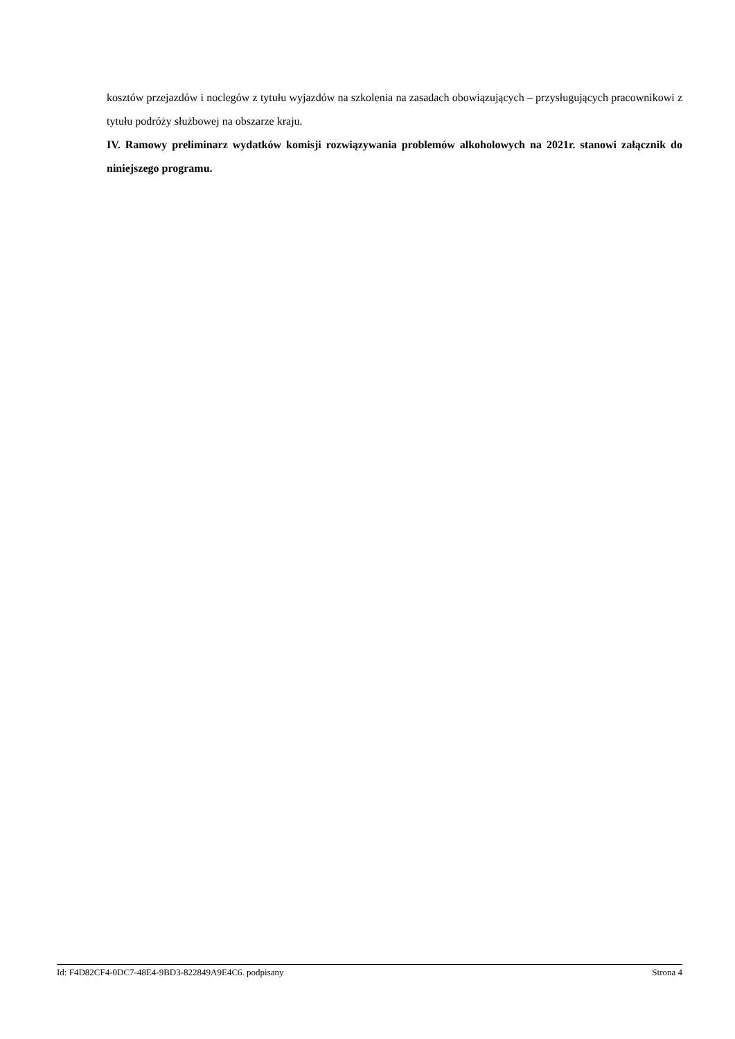kosztów przejazdów i noclegów z tytułu wyjazdów na szkolenia na zasadach obowiązujących – przysługujących pracownikowi z tytułu podróży służbowej na obszarze kraju.
IV. Ramowy preliminarz wydatków komisji rozwiązywania problemów alkoholowych na 2021r. stanowi załącznik do niniejszego programu.
Id: F4D82CF4-0DC7-48E4-9BD3-822849A9E4C6. podpisany Strona 4